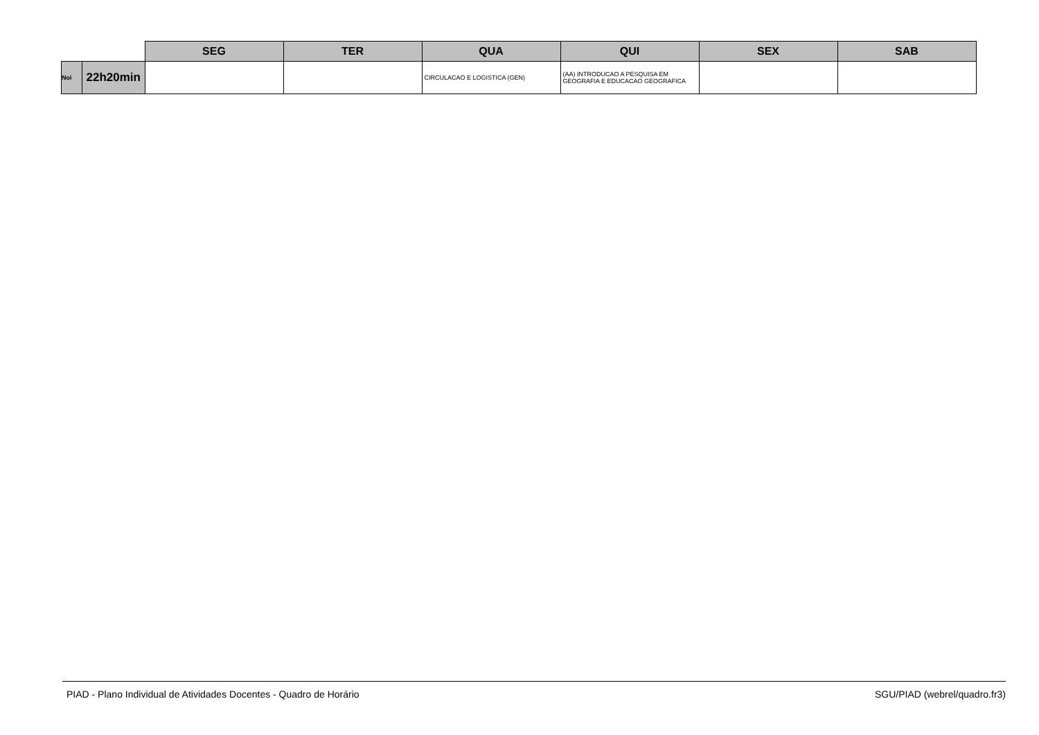| | | SEG | TER | QUA | QUI | SEX | SAB |
| --- | --- | --- | --- | --- | --- | --- | --- |
| Noi | 22h20min | | | CIRCULACAO E LOGISTICA (GEN) | (AA) INTRODUCAO A PESQUISA EM GEOGRAFIA E EDUCACAO GEOGRAFICA | | |
PIAD - Plano Individual de Atividades Docentes - Quadro de Horário SGU/PIAD (webrel/quadro.fr3)